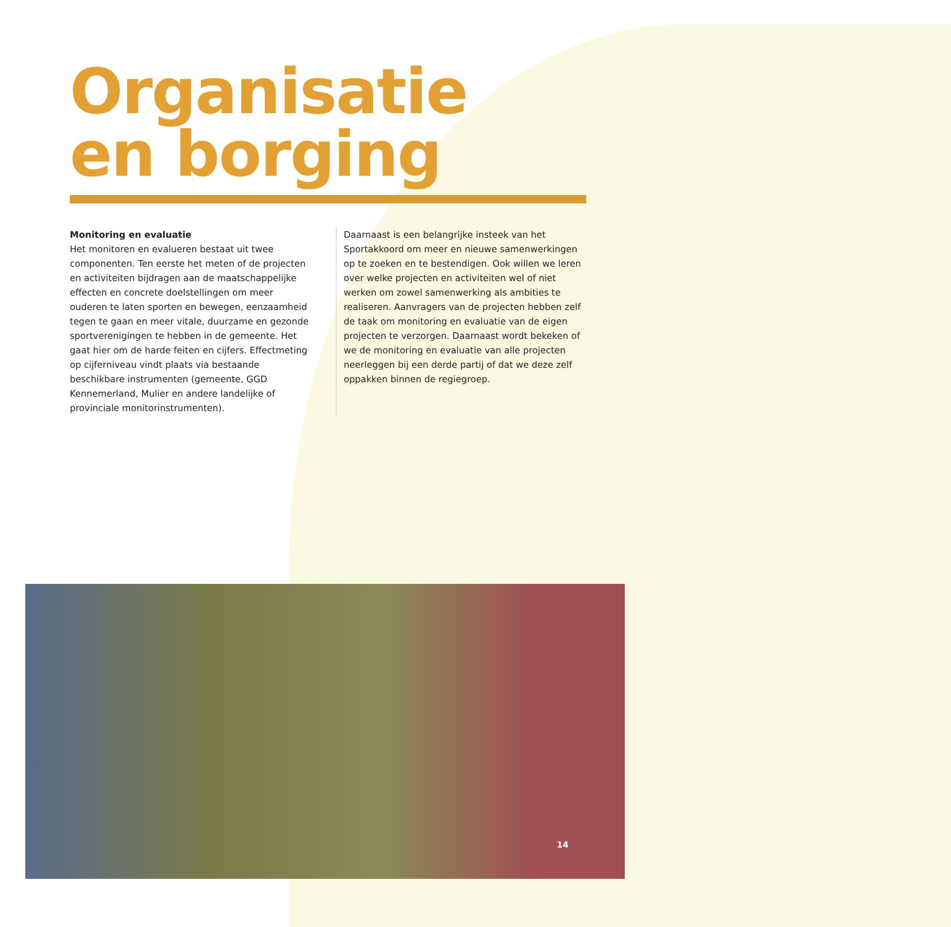Organisatie
en borging
Monitoring en evaluatie
Het monitoren en evalueren bestaat uit twee componenten. Ten eerste het meten of de projecten en activiteiten bijdragen aan de maatschappelijke effecten en concrete doelstellingen om meer ouderen te laten sporten en bewegen, eenzaamheid tegen te gaan en meer vitale, duurzame en gezonde sportverenigingen te hebben in de gemeente. Het gaat hier om de harde feiten en cijfers. Effectmeting op cijferniveau vindt plaats via bestaande beschikbare instrumenten (gemeente, GGD Kennemerland, Mulier en andere landelijke of provinciale monitorinstrumenten).
Daarnaast is een belangrijke insteek van het Sportakkoord om meer en nieuwe samenwerkingen op te zoeken en te bestendigen. Ook willen we leren over welke projecten en activiteiten wel of niet werken om zowel samenwerking als ambities te realiseren. Aanvragers van de projecten hebben zelf de taak om monitoring en evaluatie van de eigen projecten te verzorgen. Daarnaast wordt bekeken of we de monitoring en evaluatie van alle projecten neerleggen bij een derde partij of dat we deze zelf oppakken binnen de regiegroep.
14